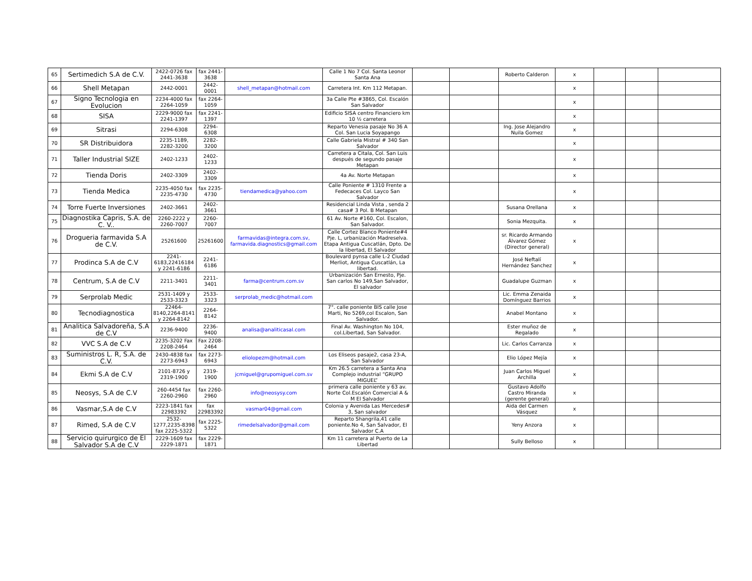| 65 | Sertimedich S.A de C.V. | 2422-0726 fax 2441-3638 | fax 2441-3638 | | Calle 1 No 7 Col. Santa Leonor Santa Ana | | | Roberto Calderon | x | | | |
| 66 | Shell Metapan | 2442-0001 | 2442-0001 | shell_metapan@hotmail.com | Carretera Int. Km 112 Metapan. | | | | x | | | |
| 67 | Signo Tecnologia en Evolucion | 2234-4000 fax 2264-1059 | fax 2264-1059 | | 3a Calle Pte #3865, Col. Escalón San Salvador | | | | x | | | |
| 68 | SISA | 2229-9000 fax 2241-1397 | fax 2241-1397 | | Edificio SISA centro Financiero km 10 ½ carretera | | | | x | | | |
| 69 | Sitrasi | 2294-6308 | 2294-6308 | | Reparto Venesia pasaje No 36 A Col. San Lucia Soyapango | | | Ing. Jose Alejandro Nuila Gomez | x | | | |
| 70 | SR Distribuidora | 2235-1189, 2282-3200 | 2282-3200 | | Calle Gabriela Mistral # 340 San Salvador | | | | x | | | |
| 71 | Taller Industrial SIZE | 2402-1233 | 2402-1233 | | Carretera a Citala, Col. San Luis después de segundo pasaje Metapan | | | | x | | | |
| 72 | Tienda Doris | 2402-3309 | 2402-3309 | | 4a Av. Norte Metapan | | | | x | | | |
| 73 | Tienda Medica | 2235-4050 fax 2235-4730 | fax 2235-4730 | tiendamedica@yahoo.com | Calle Poniente # 1310 Frente a Fedecaces Col. Layco San Salvador | | | | x | | | |
| 74 | Torre Fuerte Inversiones | 2402-3661 | 2402-3661 | | Residencial Linda Vista , senda 2 casa# 3 Pol. B Metapan | | | Susana Orellana | x | | | |
| 75 | Diagnostika Capris, S.A. de C. V.. | 2260-2222 y 2260-7007 | 2260-7007 | | 61 Av. Norte #160, Col. Escalon, San Salvador. | | | Sonia Mezquita. | x | | | |
| 76 | Drogueria farmavida S.A de C.V. | 25261600 | 25261600 | farmavidas@integra.com.sv, farmavida.diagnostics@gmail.com | Calle Cortez Blanco Poniente#4 Pje. L, urbanización Madreselva. Etapa Antigua Cuscatlán, Dpto. De la libertad, El Salvador | | | sr. Ricardo Armando Álvarez Gómez (Director general) | x | | | |
| 77 | Prodinca S.A de C.V | 2241-6183,22416184 y 2241-6186 | 2241-6186 | | Boulevard pynsa calle L-2 Ciudad Merliot, Antigua Cuscatlán, La libertad. | | | José Neftalí Hernández Sanchez | x | | | |
| 78 | Centrum, S.A de C.V | 2211-3401 | 2211-3401 | farma@centrum.com.sv | Urbanización San Ernesto, Pje. San carlos No 149,San Salvador, El salvador | | | Guadalupe Guzman | x | | | |
| 79 | Serprolab Medic | 2531-1409 y 2533-3323 | 2533-3323 | serprolab_medic@hotmail.com | | | | Lic. Emma Zenaida Domínguez Barrios | x | | | |
| 80 | Tecnodiagnostica | 22464-8140,2264-8141 y 2264-8142 | 2264-8142 | | 7°. calle poniente BIS calle Jose Marti, No 5269,col Escalon, San Salvador. | | | Anabel Montano | x | | | |
| 81 | Analitica Salvadoreña, S.A de C.V | 2236-9400 | 2236-9400 | analisa@analiticasal.com | Final Av. Washington No 104, col.Libertad, San Salvador. | | | Ester muñoz de Regalado | x | | | |
| 82 | VVC S.A de C.V | 2235-3202 Fax 2208-2464 | Fax 2208-2464 | | | | | Lic. Carlos Carranza | x | | | |
| 83 | Suministros L. R, S.A. de C.V. | 2430-4838 fax 2273-6943 | fax 2273-6943 | eliolopezm@hotmail.com | Los Eliseos pasaje2, casa 23-A, San Salvador | | | Elio López Mejía | x | | | |
| 84 | Ekmi S.A de C.V | 2101-8726 y 2319-1900 | 2319-1900 | jcmiguel@grupomiguel.com.sv | Km 26.5 carretera a Santa Ana Complejo industrial “GRUPO MIGUEL” | | | Juan Carlos Miguel Archilla | x | | | |
| 85 | Neosys, S.A de C.V | 260-4454 fax 2260-2960 | fax 2260-2960 | info@neosysy.com | primera calle poniente y 63 av. Norte Col.Escalón Comercial A & M El Salvador | | | Gustavo Adolfo Castro Miranda (gerente general) | x | | | |
| 86 | Vasmar,S.A de C.V | 2223-1841 fax 22983392 | fax 22983392 | vasmar04@gmail.com | Colonia y Avenida Las Mercedes# 3, San salvador | | | Aida del Carmen Vásquez | x | | | |
| 87 | Rimed, S.A de C.V | 2532-1277,2235-8398 fax 2225-5322 | fax 2225-5322 | rimedelsalvador@gmail.com | Reparto Shangrila,41 calle poniente.No 4, San Salvador, El Salvador C.A | | | Yeny Anzora | x | | | |
| 88 | Servicio quirurgico de El Salvador S.A de C.V | 2229-1609 fax 2229-1871 | fax 2229-1871 | | Km 11 carretera al Puerto de La Libertad | | | Sully Belloso | x | | | |